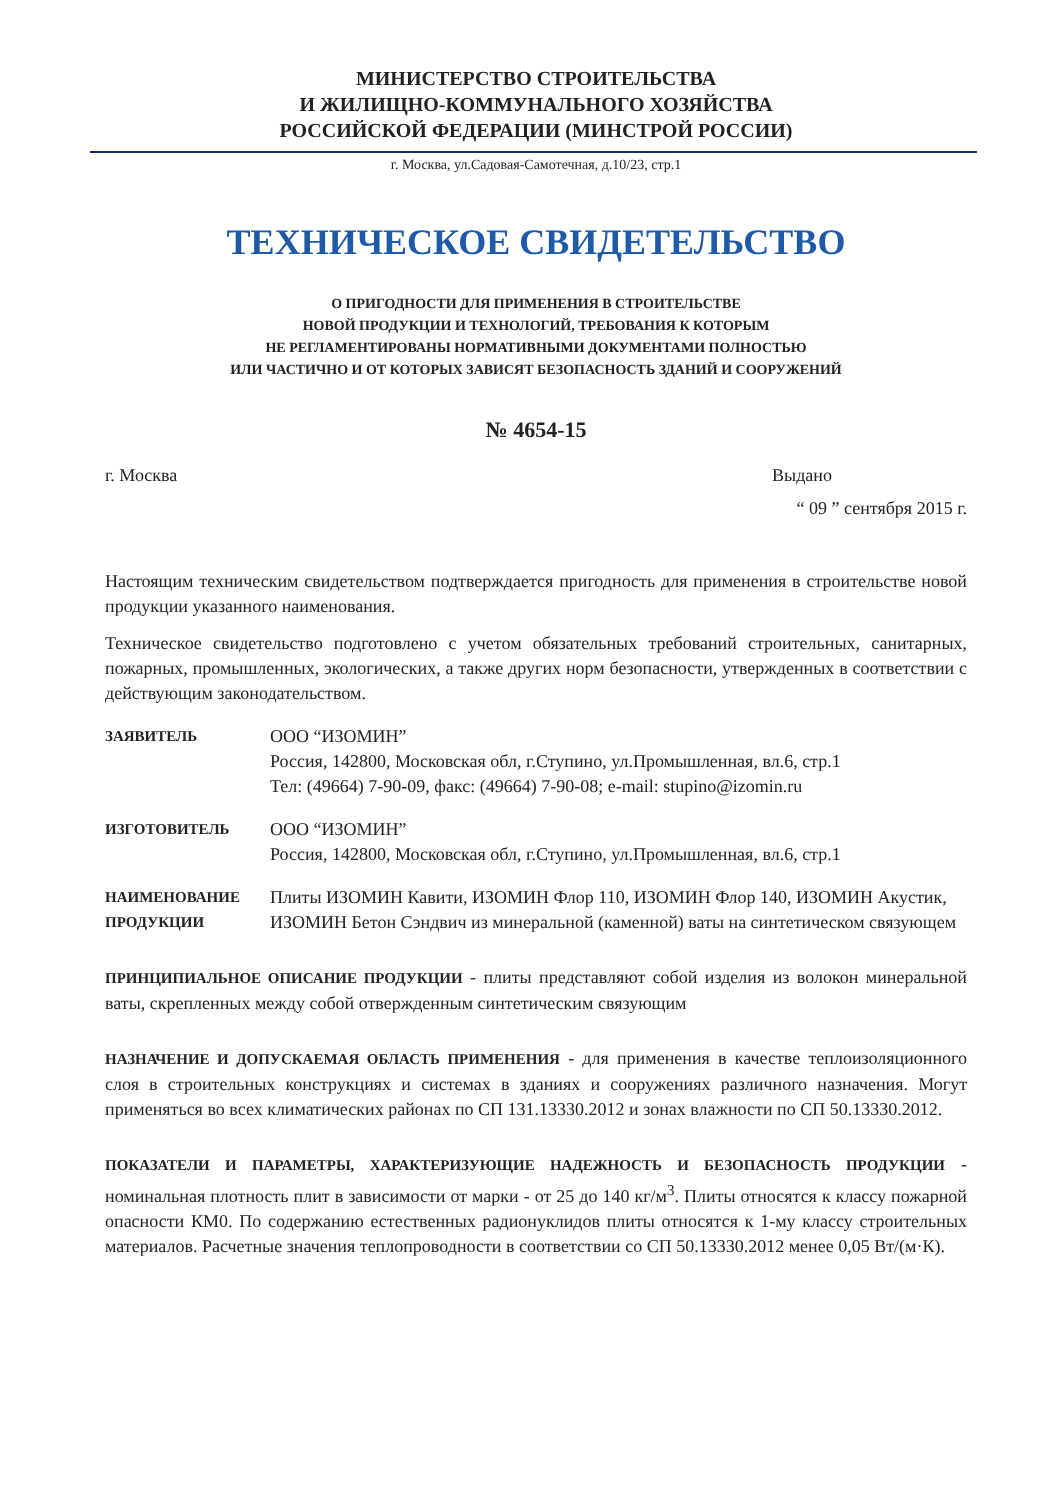МИНИСТЕРСТВО СТРОИТЕЛЬСТВА
И ЖИЛИЩНО-КОММУНАЛЬНОГО ХОЗЯЙСТВА
РОССИЙСКОЙ ФЕДЕРАЦИИ (МИНСТРОЙ РОССИИ)
г. Москва, ул.Садовая-Самотечная, д.10/23, стр.1
ТЕХНИЧЕСКОЕ СВИДЕТЕЛЬСТВО
О ПРИГОДНОСТИ ДЛЯ ПРИМЕНЕНИЯ В СТРОИТЕЛЬСТВЕ
НОВОЙ ПРОДУКЦИИ И ТЕХНОЛОГИЙ, ТРЕБОВАНИЯ К КОТОРЫМ
НЕ РЕГЛАМЕНТИРОВАНЫ НОРМАТИВНЫМИ ДОКУМЕНТАМИ ПОЛНОСТЬЮ
ИЛИ ЧАСТИЧНО И ОТ КОТОРЫХ ЗАВИСЯТ БЕЗОПАСНОСТЬ ЗДАНИЙ И СООРУЖЕНИЙ
№ 4654-15
г. Москва Выдано
“ 09 ” сентября 2015 г.
Настоящим техническим свидетельством подтверждается пригодность для применения в строительстве новой продукции указанного наименования.
Техническое свидетельство подготовлено с учетом обязательных требований строительных, санитарных, пожарных, промышленных, экологических, а также других норм безопасности, утвержденных в соответствии с действующим законодательством.
ЗАЯВИТЕЛЬ
ООО “ИЗОМИН”
Россия, 142800, Московская обл, г.Ступино, ул.Промышленная, вл.6, стр.1
Тел: (49664) 7-90-09, факс: (49664) 7-90-08; e-mail: stupino@izomin.ru
ИЗГОТОВИТЕЛЬ
ООО “ИЗОМИН”
Россия, 142800, Московская обл, г.Ступино, ул.Промышленная, вл.6, стр.1
НАИМЕНОВАНИЕ ПРОДУКЦИИ
Плиты ИЗОМИН Кавити, ИЗОМИН Флор 110, ИЗОМИН Флор 140, ИЗОМИН Акустик, ИЗОМИН Бетон Сэндвич из минеральной (каменной) ваты на синтетическом связующем
ПРИНЦИПИАЛЬНОЕ ОПИСАНИЕ ПРОДУКЦИИ - плиты представляют собой изделия из волокон минеральной ваты, скрепленных между собой отвержденным синтетическим связующим
НАЗНАЧЕНИЕ И ДОПУСКАЕМАЯ ОБЛАСТЬ ПРИМЕНЕНИЯ - для применения в качестве теплоизоляционного слоя в строительных конструкциях и системах в зданиях и сооружениях различного назначения. Могут применяться во всех климатических районах по СП 131.13330.2012 и зонах влажности по СП 50.13330.2012.
ПОКАЗАТЕЛИ И ПАРАМЕТРЫ, ХАРАКТЕРИЗУЮЩИЕ НАДЕЖНОСТЬ И БЕЗОПАСНОСТЬ ПРОДУКЦИИ - номинальная плотность плит в зависимости от марки - от 25 до 140 кг/м<sup>3</sup>. Плиты относятся к классу пожарной опасности КМ0. По содержанию естественных радионуклидов плиты относятся к 1-му классу строительных материалов. Расчетные значения теплопроводности в соответствии со СП 50.13330.2012 менее 0,05 Вт/(м·К).